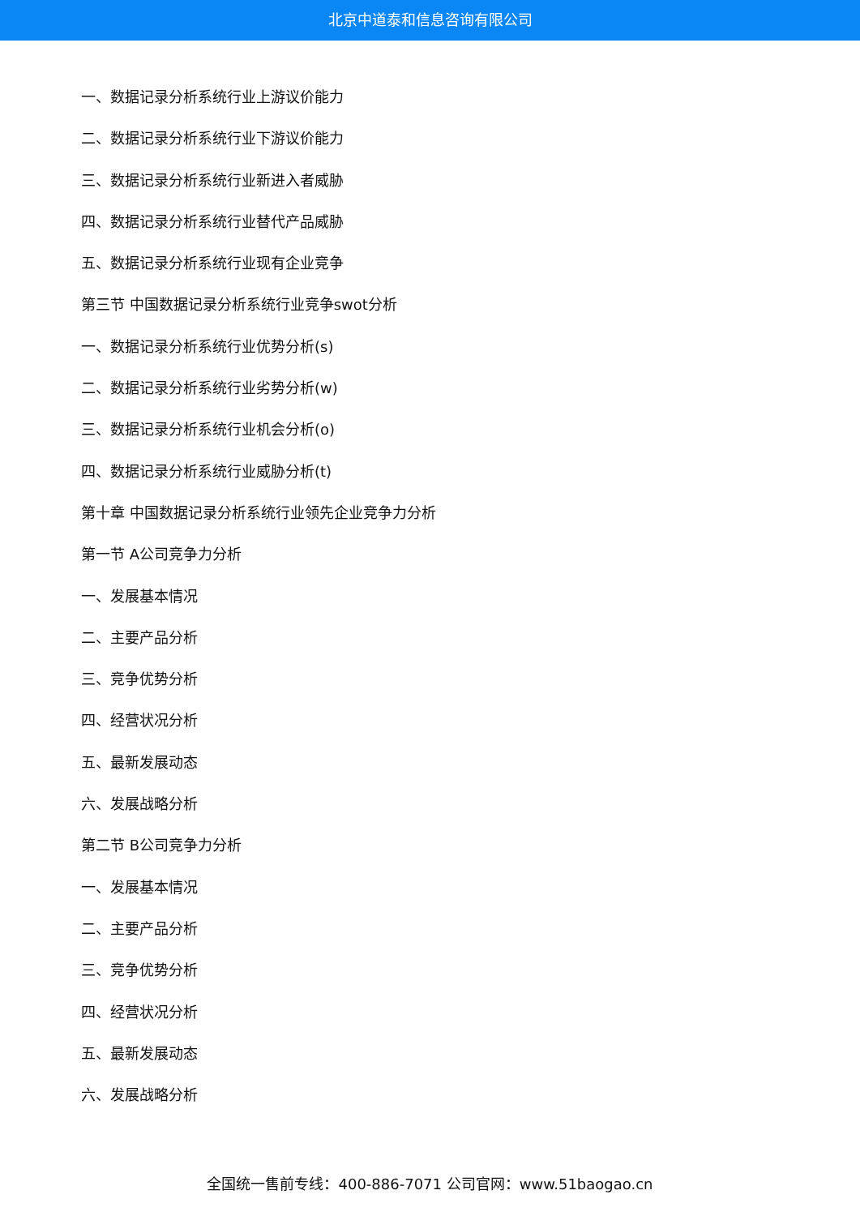北京中道泰和信息咨询有限公司
一、数据记录分析系统行业上游议价能力
二、数据记录分析系统行业下游议价能力
三、数据记录分析系统行业新进入者威胁
四、数据记录分析系统行业替代产品威胁
五、数据记录分析系统行业现有企业竞争
第三节 中国数据记录分析系统行业竞争swot分析
一、数据记录分析系统行业优势分析(s)
二、数据记录分析系统行业劣势分析(w)
三、数据记录分析系统行业机会分析(o)
四、数据记录分析系统行业威胁分析(t)
第十章 中国数据记录分析系统行业领先企业竞争力分析
第一节 A公司竞争力分析
一、发展基本情况
二、主要产品分析
三、竞争优势分析
四、经营状况分析
五、最新发展动态
六、发展战略分析
第二节 B公司竞争力分析
一、发展基本情况
二、主要产品分析
三、竞争优势分析
四、经营状况分析
五、最新发展动态
六、发展战略分析
全国统一售前专线：400-886-7071 公司官网：www.51baogao.cn